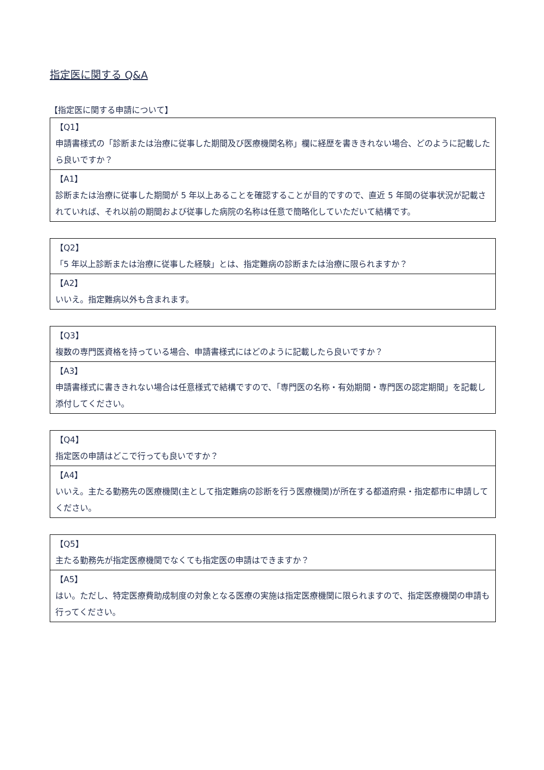指定医に関する Q&A
【指定医に関する申請について】
| 【Q1】 申請書様式の「診断または治療に従事した期間及び医療機関名称」欄に経歴を書ききれない場合、どのように記載したら良いですか？ |
| 【A1】 診断または治療に従事した期間が 5 年以上あることを確認することが目的ですので、直近 5 年間の従事状況が記載されていれば、それ以前の期間および従事した病院の名称は任意で簡略化していただいて結構です。 |
| 【Q2】 「5 年以上診断または治療に従事した経験」とは、指定難病の診断または治療に限られますか？ |
| 【A2】 いいえ。指定難病以外も含まれます。 |
| 【Q3】 複数の専門医資格を持っている場合、申請書様式にはどのように記載したら良いですか？ |
| 【A3】 申請書様式に書ききれない場合は任意様式で結構ですので、「専門医の名称・有効期間・専門医の認定期間」を記載し添付してください。 |
| 【Q4】 指定医の申請はどこで行っても良いですか？ |
| 【A4】 いいえ。主たる勤務先の医療機関(主として指定難病の診断を行う医療機関)が所在する都道府県・指定都市に申請してください。 |
| 【Q5】 主たる勤務先が指定医療機関でなくても指定医の申請はできますか？ |
| 【A5】 はい。ただし、特定医療費助成制度の対象となる医療の実施は指定医療機関に限られますので、指定医療機関の申請も行ってください。 |